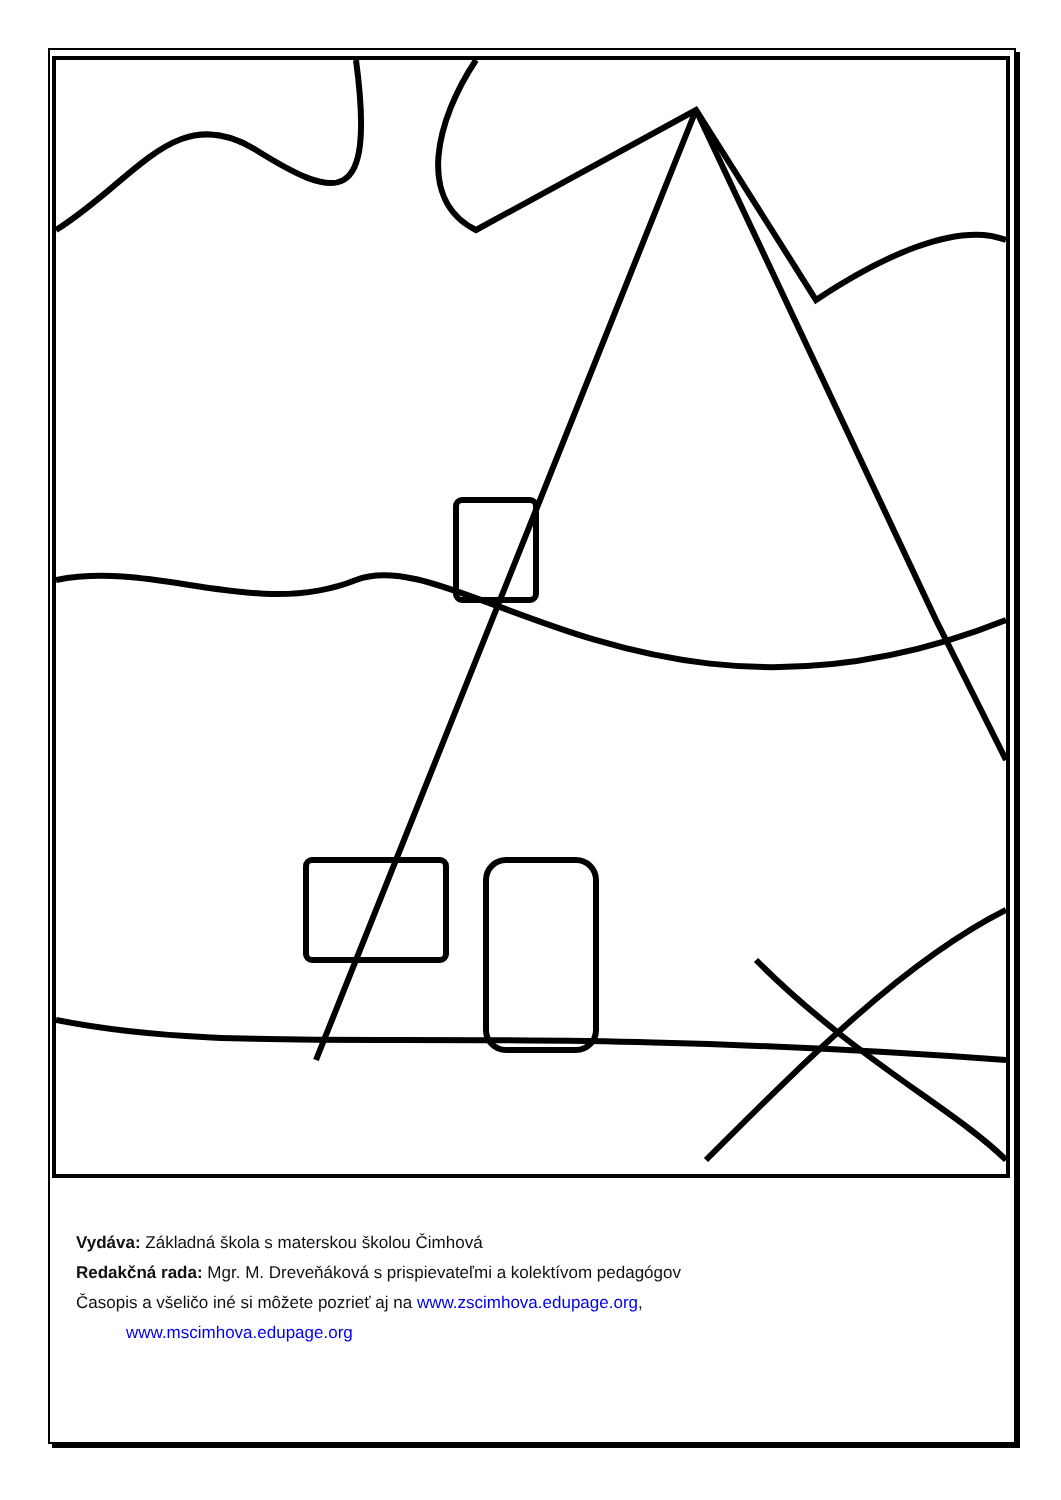Vydáva: Základná škola s materskou školou Čimhová
Redakčná rada: Mgr. M. Dreveňáková s prispievateľmi a kolektívom pedagógov
Časopis a všeličo iné si môžete pozrieť aj na www.zscimhova.edupage.org,
www.mscimhova.edupage.org